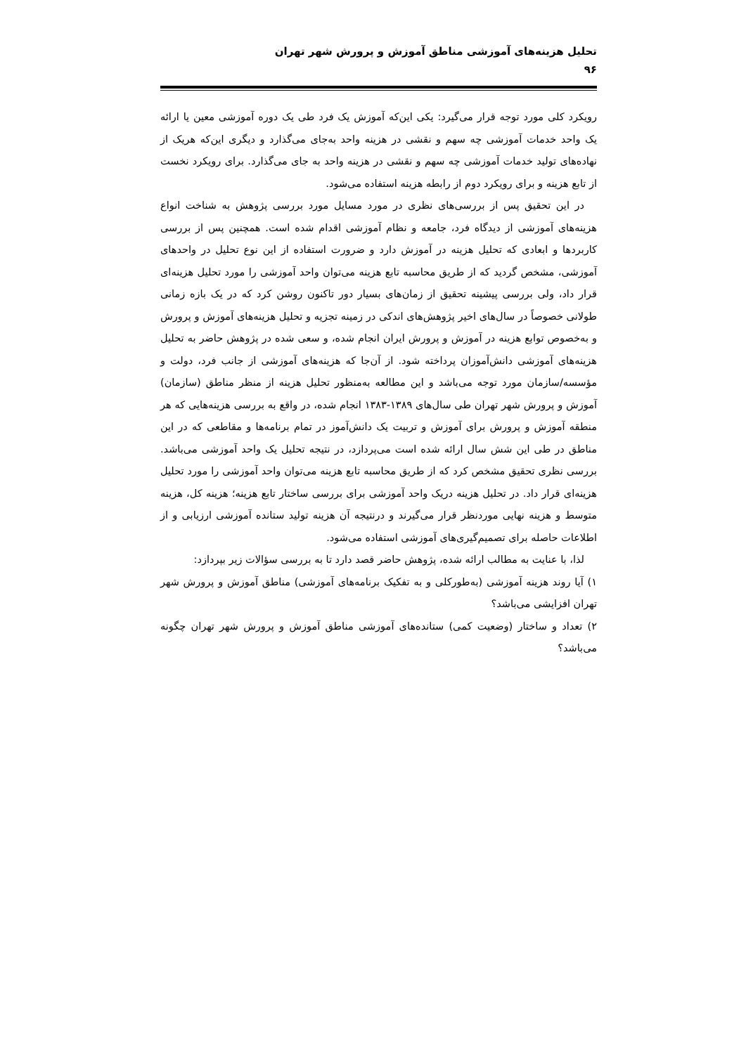تحلیل هزینه‌های آموزشی مناطق آموزش و پرورش شهر تهران
۹۶
رویکرد کلی مورد توجه قرار می‌گیرد: یکی این‌که آموزش یک فرد طی یک دوره آموزشی معین یا ارائه یک واحد خدمات آموزشی چه سهم و نقشی در هزینه واحد به‌جای می‌گذارد و دیگری این‌که هریک از نهاده‌های تولید خدمات آموزشی چه سهم و نقشی در هزینه واحد به جای می‌گذارد. برای رویکرد نخست از تابع هزینه و برای رویکرد دوم از رابطه هزینه استفاده می‌شود.
در این تحقیق پس از بررسی‌های نظری در مورد مسایل مورد بررسی پژوهش به شناخت انواع هزینه‌های آموزشی از دیدگاه فرد، جامعه و نظام آموزشی اقدام شده است. همچنین پس از بررسی کاربردها و ابعادی که تحلیل هزینه در آموزش دارد و ضرورت استفاده از این نوع تحلیل در واحدهای آموزشی، مشخص گردید که از طریق محاسبه تابع هزینه می‌توان واحد آموزشی را مورد تحلیل هزینه‌ای قرار داد، ولی بررسی پیشینه تحقیق از زمان‌های بسیار دور تاکنون روشن کرد که در یک بازه زمانی طولانی خصوصاً در سال‌های اخیر پژوهش‌های اندکی در زمینه تجزیه و تحلیل هزینه‌های آموزش و پرورش و به‌خصوص توابع هزینه در آموزش و پرورش ایران انجام شده، و سعی شده در پژوهش حاضر به تحلیل هزینه‌های آموزشی دانش‌آموزان پرداخته شود. از آن‌جا که هزینه‌های آموزشی از جانب فرد، دولت و مؤسسه/سازمان مورد توجه می‌باشد و این مطالعه به‌منظور تحلیل هزینه از منظر مناطق (سازمان) آموزش و پرورش شهر تهران طی سال‌های ۱۳۸۹-۱۳۸۳ انجام شده، در واقع به بررسی هزینه‌هایی که هر منطقه آموزش و پرورش برای آموزش و تربیت یک دانش‌آموز در تمام برنامه‌ها و مقاطعی که در این مناطق در طی این شش سال ارائه شده است می‌پردازد، در نتیجه تحلیل یک واحد آموزشی می‌باشد. بررسی نظری تحقیق مشخص کرد که از طریق محاسبه تابع هزینه می‌توان واحد آموزشی را مورد تحلیل هزینه‌ای قرار داد. در تحلیل هزینه دریک واحد آموزشی برای بررسی ساختار تابع هزینه؛ هزینه کل، هزینه متوسط و هزینه نهایی موردنظر قرار می‌گیرند و درنتیجه آن هزینه تولید ستانده آموزشی ارزیابی و از اطلاعات حاصله برای تصمیم‌گیری‌های آموزشی استفاده می‌شود.
لذا، با عنایت به مطالب ارائه شده، پژوهش حاضر قصد دارد تا به بررسی سؤالات زیر بپردازد:
۱) آیا روند هزینه آموزشی (به‌طورکلی و به تفکیک برنامه‌های آموزشی) مناطق آموزش و پرورش شهر تهران افزایشی می‌باشد؟
۲) تعداد و ساختار (وضعیت کمی) ستانده‌های آموزشی مناطق آموزش و پرورش شهر تهران چگونه می‌باشد؟